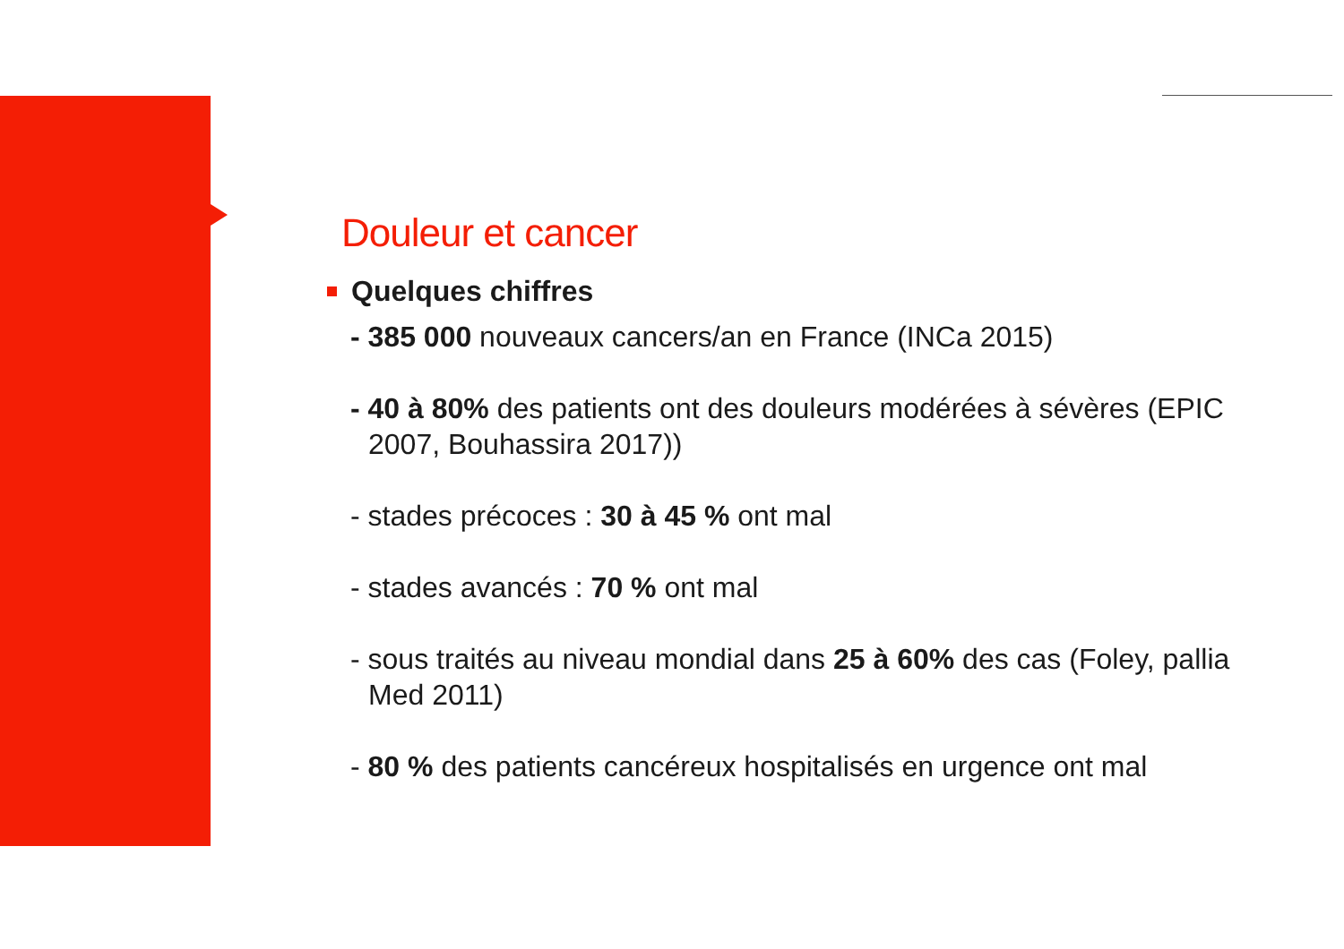Douleur et cancer
Quelques chiffres
- 385 000 nouveaux cancers/an en France (INCa 2015)
- 40 à 80% des patients ont des douleurs modérées à sévères (EPIC 2007, Bouhassira 2017))
- stades précoces : 30 à 45 % ont mal
- stades avancés : 70 % ont mal
- sous traités au niveau mondial dans 25 à 60% des cas (Foley, pallia Med 2011)
- 80 % des patients cancéreux hospitalisés en urgence ont mal